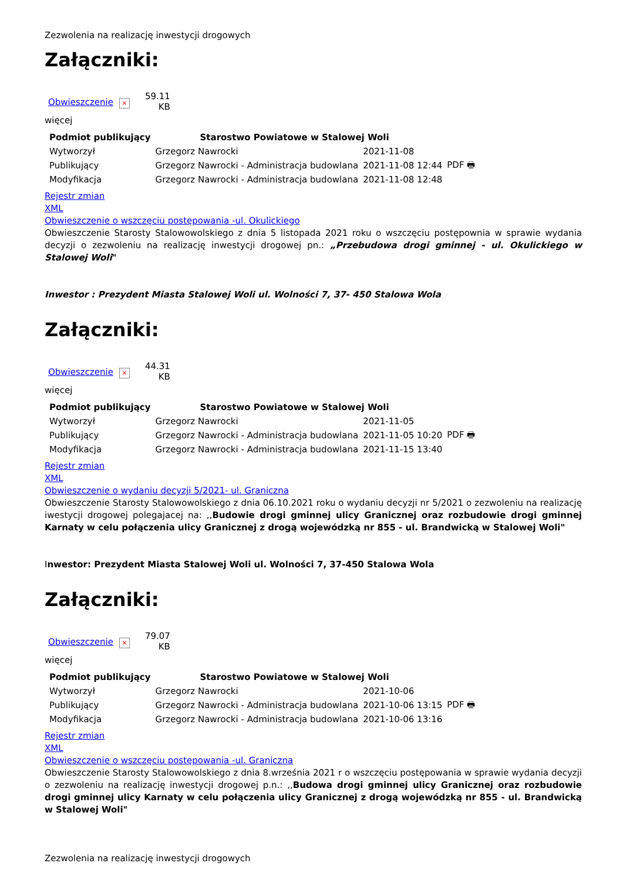Zezwolenia na realizację inwestycji drogowych
Załączniki:
| Obwieszczenie | × | 59.11 KB |
więcej
| Podmiot publikujący | Starostwo Powiatowe w Stalowej Woli | | |
| Wytworzył | Grzegorz Nawrocki | 2021-11-08 | PDF 🖶 |
| Publikujący | Grzegorz Nawrocki - Administracja budowlana | 2021-11-08 12:44 | |
| Modyfikacja | Grzegorz Nawrocki - Administracja budowlana | 2021-11-08 12:48 | |
Rejestr zmian
XML
Obwieszczenie o wszczęciu postępowania -ul. Okulickiego
Obwieszczenie Starosty Stalowowolskiego z dnia 5 listopada 2021 roku o wszczęciu postępownia w sprawie wydania decyzji o zezwoleniu na realizację inwestycji drogowej pn.: „Przebudowa drogi gminnej - ul. Okulickiego w Stalowej Woli"
Inwestor : Prezydent Miasta Stalowej Woli ul. Wolności 7, 37- 450 Stalowa Wola
Załączniki:
| Obwieszczenie | × | 44.31 KB |
więcej
| Podmiot publikujący | Starostwo Powiatowe w Stalowej Woli | | |
| Wytworzył | Grzegorz Nawrocki | 2021-11-05 | PDF 🖶 |
| Publikujący | Grzegorz Nawrocki - Administracja budowlana | 2021-11-05 10:20 | |
| Modyfikacja | Grzegorz Nawrocki - Administracja budowlana | 2021-11-15 13:40 | |
Rejestr zmian
XML
Obwieszczenie o wydaniu decyzji 5/2021- ul. Graniczna
Obwieszczenie Starosty Stalowowolskiego z dnia 06.10.2021 roku o wydaniu decyzji nr 5/2021 o zezwoleniu na realizację iwestycji drogowej polegajacej na: ,,Budowie drogi gminnej ulicy Granicznej oraz rozbudowie drogi gminnej Karnaty w celu połączenia ulicy Granicznej z drogą wojewódzką nr 855 - ul. Brandwicką w Stalowej Woli"
Inwestor: Prezydent Miasta Stalowej Woli ul. Wolności 7, 37-450 Stalowa Wola
Załączniki:
| Obwieszczenie | × | 79.07 KB |
więcej
| Podmiot publikujący | Starostwo Powiatowe w Stalowej Woli | | |
| Wytworzył | Grzegorz Nawrocki | 2021-10-06 | PDF 🖶 |
| Publikujący | Grzegorz Nawrocki - Administracja budowlana | 2021-10-06 13:15 | |
| Modyfikacja | Grzegorz Nawrocki - Administracja budowlana | 2021-10-06 13:16 | |
Rejestr zmian
XML
Obwieszczenie o wszczęciu postępowania -ul. Graniczna
Obwieszczenie Starosty Stalowowolskiego z dnia 8.września 2021 r o wszczęciu postępowania w sprawie wydania decyzji o zezwoleniu na realizację inwestycji drogowej p.n.: ,,Budowa drogi gminnej ulicy Granicznej oraz rozbudowie drogi gminnej ulicy Karnaty w celu połączenia ulicy Granicznej z drogą wojewódzką nr 855 - ul. Brandwicką w Stalowej Woli"
Zezwolenia na realizację inwestycji drogowych